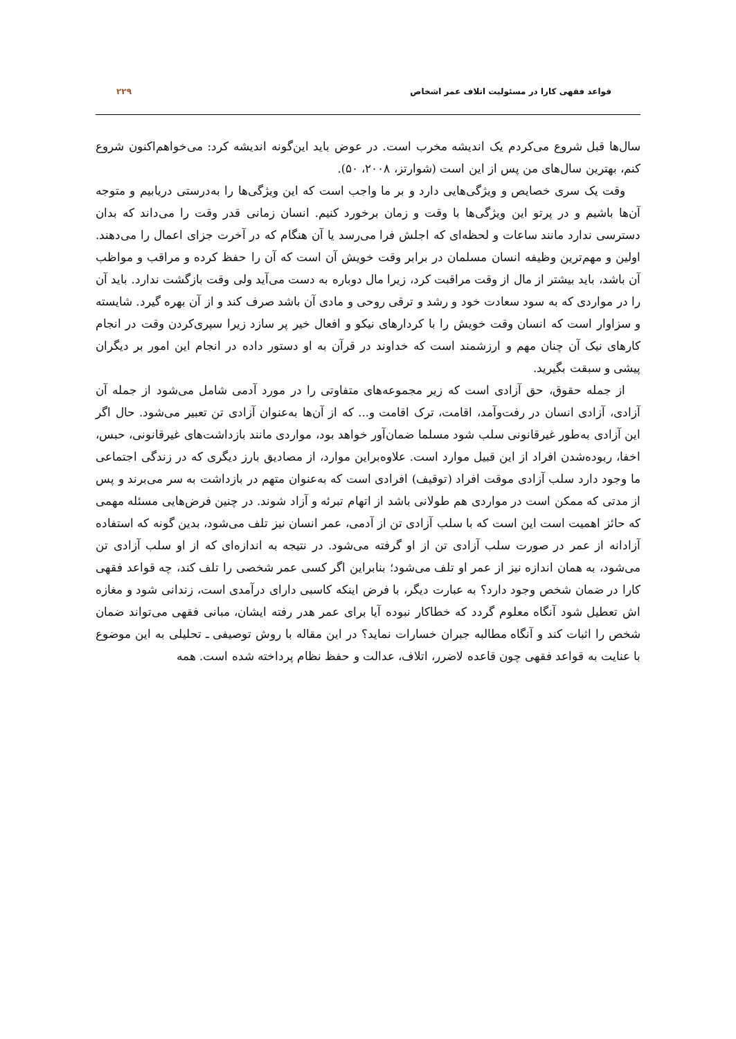قواعد فقهی کارا در مسئولیت اتلاف عمر اشخاص ۲۲۹
سال‌ها قبل شروع می‌کردم یک اندیشه مخرب است. در عوض باید این‌گونه اندیشه کرد: می‌خواهم‌اکنون شروع کنم، بهترین سال‌های من پس از این است (شوارتز، ۲۰۰۸، ۵۰).
وقت یک سری خصایص و ویژگی‌هایی دارد و بر ما واجب است که این ویژگی‌ها را به‌درستی دریابیم و متوجه آن‌ها باشیم و در پرتو این ویژگی‌ها با وقت و زمان برخورد کنیم. انسان زمانی قدر وقت را می‌داند که بدان دسترسی ندارد مانند ساعات و لحظه‌ای که اجلش فرا می‌رسد یا آن هنگام که در آخرت جزای اعمال را می‌دهند. اولین و مهم‌ترین وظیفه انسان مسلمان در برابر وقت خویش آن است که آن را حفظ کرده و مراقب و مواظب آن باشد، باید بیشتر از مال از وقت مراقبت کرد، زیرا مال دوباره به دست می‌آید ولی وقت بازگشت ندارد. باید آن را در مواردی که به سود سعادت خود و رشد و ترقی روحی و مادی آن باشد صرف کند و از آن بهره گیرد. شایسته و سزاوار است که انسان وقت خویش را با کردارهای نیکو و افعال خیر پر سازد زیرا سپری‌کردن وقت در انجام کارهای نیک آن چنان مهم و ارزشمند است که خداوند در قرآن به او دستور داده در انجام این امور بر دیگران پیشی و سبقت بگیرید.
از جمله حقوق، حق آزادی است که زیر مجموعه‌های متفاوتی را در مورد آدمی شامل می‌شود از جمله آن آزادی، آزادی انسان در رفت‌وآمد، اقامت، ترک اقامت و... که از آن‌ها به‌عنوان آزادی تن تعبیر می‌شود. حال اگر این آزادی به‌طور غیرقانونی سلب شود مسلما ضمان‌آور خواهد بود، مواردی مانند بازداشت‌های غیرقانونی، حبس، اخفا، ربوده‌شدن افراد از این قبیل موارد است. علاوه‌براین موارد، از مصادیق بارز دیگری که در زندگی اجتماعی ما وجود دارد سلب آزادی موقت افراد (توقیف) افرادی است که به‌عنوان متهم در بازداشت به سر می‌برند و پس از مدتی که ممکن است در مواردی هم طولانی باشد از اتهام تبرئه و آزاد شوند. در چنین فرض‌هایی مسئله مهمی که حائز اهمیت است این است که با سلب آزادی تن از آدمی، عمر انسان نیز تلف می‌شود، بدین گونه که استفاده آزادانه از عمر در صورت سلب آزادی تن از او گرفته می‌شود. در نتیجه به اندازه‌ای که از او سلب آزادی تن می‌شود، به همان اندازه نیز از عمر او تلف می‌شود؛ بنابراین اگر کسی عمر شخصی را تلف کند، چه قواعد فقهی کارا در ضمان شخص وجود دارد؟ به عبارت دیگر، با فرض اینکه کاسبی دارای درآمدی است، زندانی شود و مغازه اش تعطیل شود آنگاه معلوم گردد که خطاکار نبوده آیا برای عمر هدر رفته ایشان، مبانی فقهی می‌تواند ضمان شخص را اثبات کند و آنگاه مطالبه جبران خسارات نماید؟ در این مقاله با روش توصیفی ـ تحلیلی به این موضوع با عنایت به قواعد فقهی چون قاعده لاضرر، اتلاف، عدالت و حفظ نظام پرداخته شده است. همه